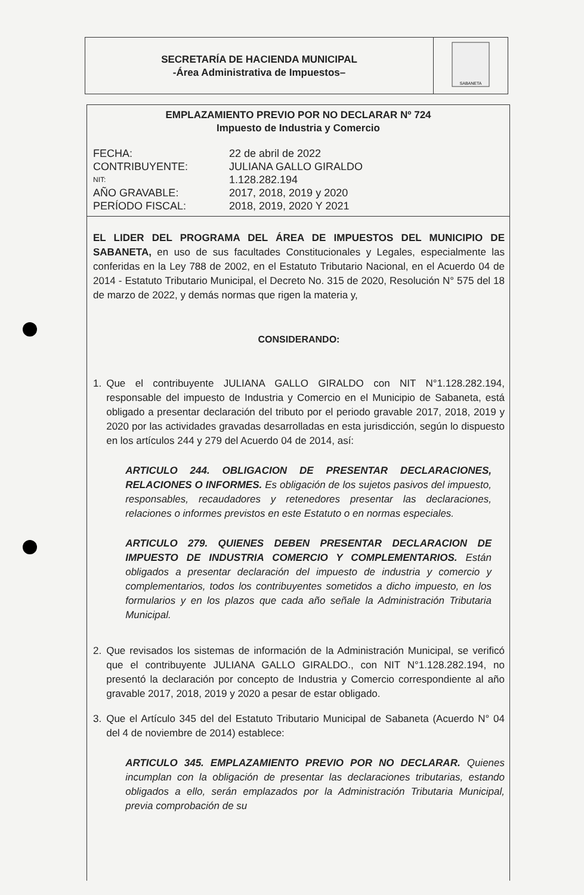SECRETARÍA DE HACIENDA MUNICIPAL
-Área Administrativa de Impuestos–
SABANETA
EMPLAZAMIENTO PREVIO POR NO DECLARAR Nº 724
Impuesto de Industria y Comercio
FECHA: 22 de abril de 2022 CONTRIBUYENTE: JULIANA GALLO GIRALDO NIT: 1.128.282.194 AÑO GRAVABLE: 2017, 2018, 2019 y 2020 PERÍODO FISCAL: 2018, 2019, 2020 Y 2021
EL LIDER DEL PROGRAMA DEL ÁREA DE IMPUESTOS DEL MUNICIPIO DE SABANETA, en uso de sus facultades Constitucionales y Legales, especialmente las conferidas en la Ley 788 de 2002, en el Estatuto Tributario Nacional, en el Acuerdo 04 de 2014 - Estatuto Tributario Municipal, el Decreto No. 315 de 2020, Resolución N° 575 del 18 de marzo de 2022, y demás normas que rigen la materia y,
CONSIDERANDO:
1. Que el contribuyente JULIANA GALLO GIRALDO con NIT N°1.128.282.194, responsable del impuesto de Industria y Comercio en el Municipio de Sabaneta, está obligado a presentar declaración del tributo por el periodo gravable 2017, 2018, 2019 y 2020 por las actividades gravadas desarrolladas en esta jurisdicción, según lo dispuesto en los artículos 244 y 279 del Acuerdo 04 de 2014, así:
ARTICULO 244. OBLIGACION DE PRESENTAR DECLARACIONES, RELACIONES O INFORMES. Es obligación de los sujetos pasivos del impuesto, responsables, recaudadores y retenedores presentar las declaraciones, relaciones o informes previstos en este Estatuto o en normas especiales.
ARTICULO 279. QUIENES DEBEN PRESENTAR DECLARACION DE IMPUESTO DE INDUSTRIA COMERCIO Y COMPLEMENTARIOS. Están obligados a presentar declaración del impuesto de industria y comercio y complementarios, todos los contribuyentes sometidos a dicho impuesto, en los formularios y en los plazos que cada año señale la Administración Tributaria Municipal.
2. Que revisados los sistemas de información de la Administración Municipal, se verificó que el contribuyente JULIANA GALLO GIRALDO., con NIT N°1.128.282.194, no presentó la declaración por concepto de Industria y Comercio correspondiente al año gravable 2017, 2018, 2019 y 2020 a pesar de estar obligado.
3. Que el Artículo 345 del del Estatuto Tributario Municipal de Sabaneta (Acuerdo N° 04 del 4 de noviembre de 2014) establece:
ARTICULO 345. EMPLAZAMIENTO PREVIO POR NO DECLARAR. Quienes incumplan con la obligación de presentar las declaraciones tributarias, estando obligados a ello, serán emplazados por la Administración Tributaria Municipal, previa comprobación de su